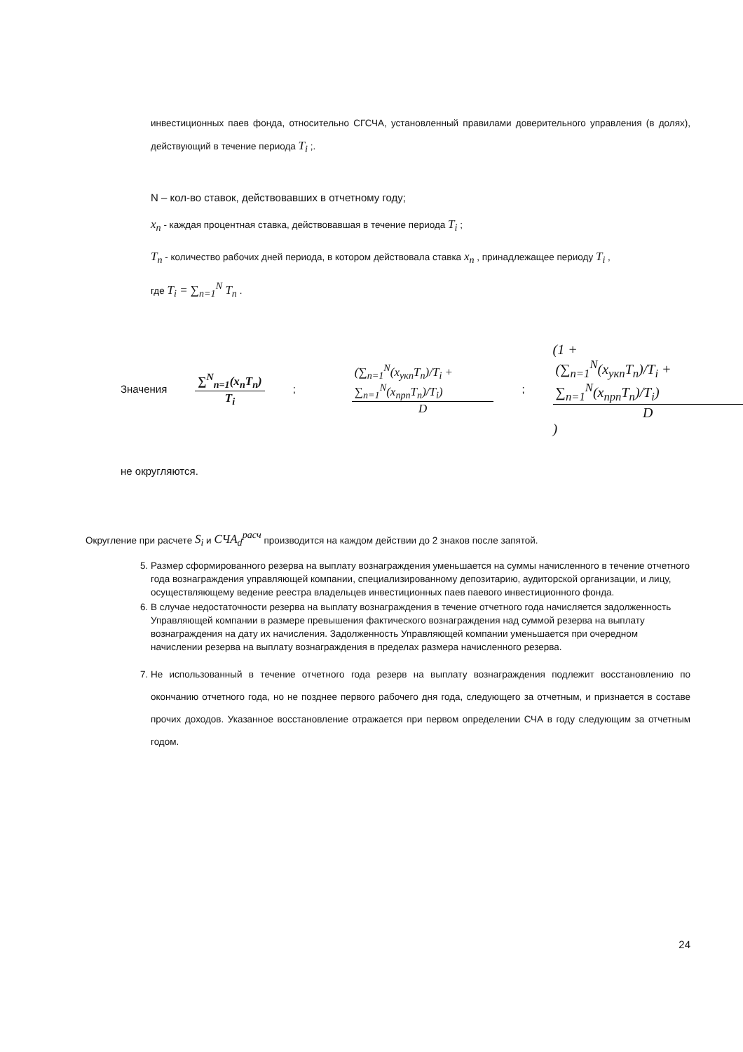инвестиционных паев фонда, относительно СГСЧА, установленный правилами доверительного управления (в долях), действующий в течение периода T<sub>i</sub> ;.
N – кол-во ставок, действовавших в отчетному году;
x<sub>n</sub> - каждая процентная ставка, действовавшая в течение периода T<sub>i</sub> ;
T<sub>n</sub> - количество рабочих дней периода, в котором действовала ставка x<sub>n</sub> , принадлежащее периоду T<sub>i</sub> ,
где T<sub>i</sub> = ∑<sub>n=1</sub><sup>N</sup> T<sub>n</sub> .
Значения ∑<sup>N</sup><sub>n=1</sub>(x<sub>n</sub>T<sub>n</sub>) T<sub>i</sub>; (∑<sub>n=1</sub><sup>N</sup>(x<sub>укп</sub>T<sub>n</sub>)/T<sub>i</sub> + ∑<sub>n=1</sub><sup>N</sup>(x<sub>прп</sub>T<sub>n</sub>)/T<sub>i</sub>) D; (1 + (∑<sub>n=1</sub><sup>N</sup>(x<sub>укп</sub>T<sub>n</sub>)/T<sub>i</sub> + ∑<sub>n=1</sub><sup>N</sup>(x<sub>прп</sub>T<sub>n</sub>)/T<sub>i</sub>) D)
не округляются.
Округление при расчете S<sub>i</sub> и СЧА<sub>d</sub><sup>расч</sup> производится на каждом действии до 2 знаков после запятой.
5. Размер сформированного резерва на выплату вознаграждения уменьшается на суммы начисленного в течение отчетного года вознаграждения управляющей компании, специализированному депозитарию, аудиторской организации, и лицу, осуществляющему ведение реестра владельцев инвестиционных паев паевого инвестиционного фонда.
6. В случае недостаточности резерва на выплату вознаграждения в течение отчетного года начисляется задолженность Управляющей компании в размере превышения фактического вознаграждения над суммой резерва на выплату вознаграждения на дату их начисления. Задолженность Управляющей компании уменьшается при очередном начислении резерва на выплату вознаграждения в пределах размера начисленного резерва.
7. Не использованный в течение отчетного года резерв на выплату вознаграждения подлежит восстановлению по окончанию отчетного года, но не позднее первого рабочего дня года, следующего за отчетным, и признается в составе прочих доходов. Указанное восстановление отражается при первом определении СЧА в году следующим за отчетным годом.
24